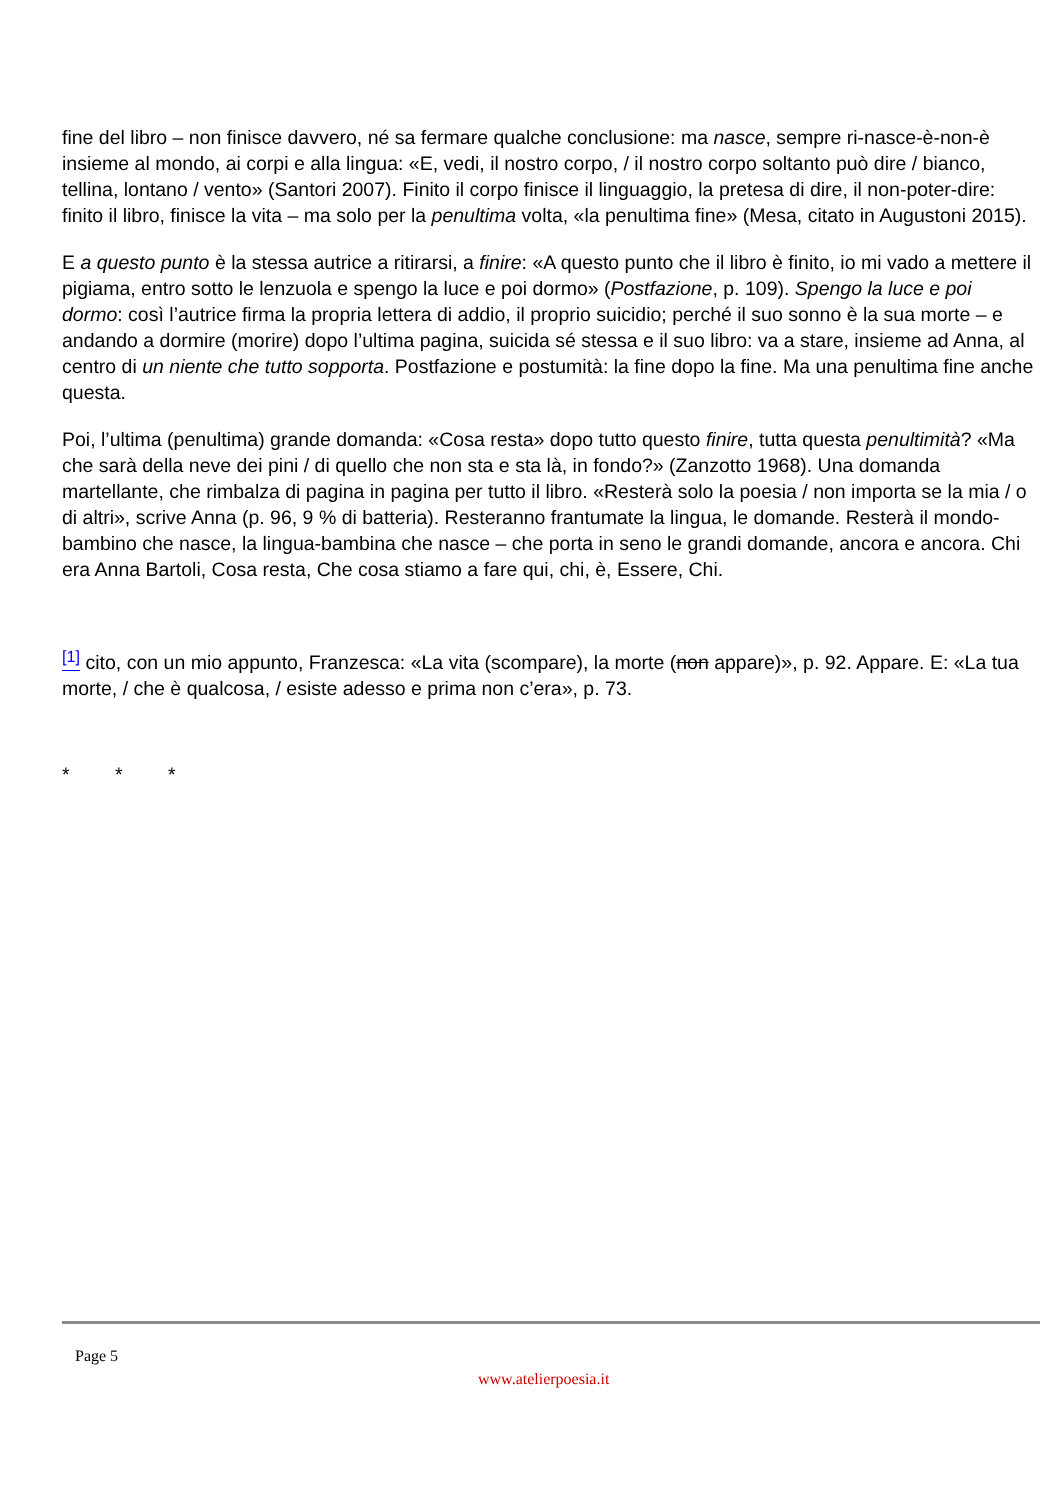fine del libro – non finisce davvero, né sa fermare qualche conclusione: ma nasce, sempre ri-nasce-è-non-è insieme al mondo, ai corpi e alla lingua: «E, vedi, il nostro corpo, / il nostro corpo soltanto può dire / bianco, tellina, lontano / vento» (Santori 2007). Finito il corpo finisce il linguaggio, la pretesa di dire, il non-poter-dire: finito il libro, finisce la vita – ma solo per la penultima volta, «la penultima fine» (Mesa, citato in Augustoni 2015).
E a questo punto è la stessa autrice a ritirarsi, a finire: «A questo punto che il libro è finito, io mi vado a mettere il pigiama, entro sotto le lenzuola e spengo la luce e poi dormo» (Postfazione, p. 109). Spengo la luce e poi dormo: così l’autrice firma la propria lettera di addio, il proprio suicidio; perché il suo sonno è la sua morte – e andando a dormire (morire) dopo l’ultima pagina, suicida sé stessa e il suo libro: va a stare, insieme ad Anna, al centro di un niente che tutto sopporta. Postfazione e postumità: la fine dopo la fine. Ma una penultima fine anche questa.
Poi, l’ultima (penultima) grande domanda: «Cosa resta» dopo tutto questo finire, tutta questa penultimità? «Ma che sarà della neve dei pini / di quello che non sta e sta là, in fondo?» (Zanzotto 1968). Una domanda martellante, che rimbalza di pagina in pagina per tutto il libro. «Resterà solo la poesia / non importa se la mia / o di altri», scrive Anna (p. 96, 9 % di batteria). Resteranno frantumate la lingua, le domande. Resterà il mondo-bambino che nasce, la lingua-bambina che nasce – che porta in seno le grandi domande, ancora e ancora. Chi era Anna Bartoli, Cosa resta, Che cosa stiamo a fare qui, chi, è, Essere, Chi.
<sup>[1]</sup> cito, con un mio appunto, Franzesca: «La vita (scompare), la morte (non appare)», p. 92. Appare. E: «La tua morte, / che è qualcosa, / esiste adesso e prima non c’era», p. 73.
* * *
Page 5
www.atelierpoesia.it